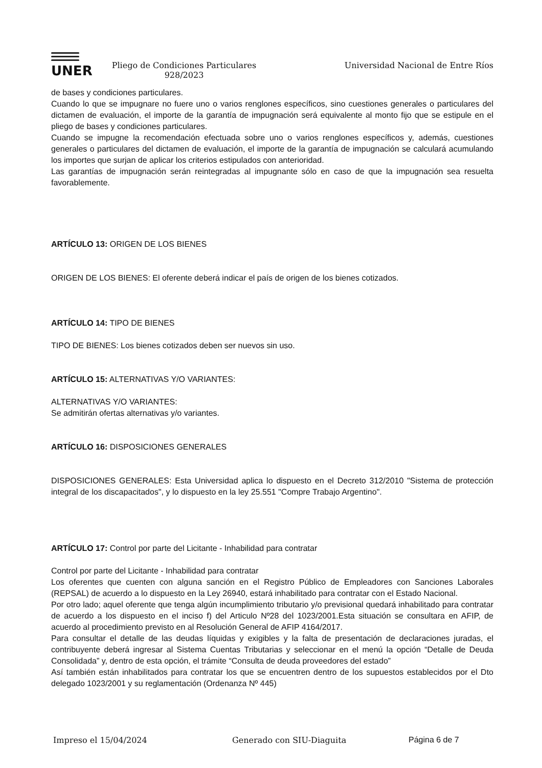UNER
Pliego de Condiciones Particulares
928/2023
Universidad Nacional de Entre Ríos
de bases y condiciones particulares.
Cuando lo que se impugnare no fuere uno o varios renglones específicos, sino cuestiones generales o particulares del dictamen de evaluación, el importe de la garantía de impugnación será equivalente al monto fijo que se estipule en el pliego de bases y condiciones particulares.
Cuando se impugne la recomendación efectuada sobre uno o varios renglones específicos y, además, cuestiones generales o particulares del dictamen de evaluación, el importe de la garantía de impugnación se calculará acumulando los importes que surjan de aplicar los criterios estipulados con anterioridad.
Las garantías de impugnación serán reintegradas al impugnante sólo en caso de que la impugnación sea resuelta favorablemente.
ARTÍCULO 13: ORIGEN DE LOS BIENES
ORIGEN DE LOS BIENES: El oferente deberá indicar el país de origen de los bienes cotizados.
ARTÍCULO 14: TIPO DE BIENES
TIPO DE BIENES: Los bienes cotizados deben ser nuevos sin uso.
ARTÍCULO 15: ALTERNATIVAS Y/O VARIANTES:
ALTERNATIVAS Y/O VARIANTES:
Se admitirán ofertas alternativas y/o variantes.
ARTÍCULO 16: DISPOSICIONES GENERALES
DISPOSICIONES GENERALES: Esta Universidad aplica lo dispuesto en el Decreto 312/2010 "Sistema de protección integral de los discapacitados", y lo dispuesto en la ley 25.551 "Compre Trabajo Argentino".
ARTÍCULO 17: Control por parte del Licitante - Inhabilidad para contratar
Control por parte del Licitante - Inhabilidad para contratar
Los oferentes que cuenten con alguna sanción en el Registro Público de Empleadores con Sanciones Laborales (REPSAL) de acuerdo a lo dispuesto en la Ley 26940, estará inhabilitado para contratar con el Estado Nacional.
Por otro lado; aquel oferente que tenga algún incumplimiento tributario y/o previsional quedará inhabilitado para contratar de acuerdo a los dispuesto en el inciso f) del Articulo Nº28 del 1023/2001.Esta situación se consultara en AFIP, de acuerdo al procedimiento previsto en al Resolución General de AFIP 4164/2017.
Para consultar el detalle de las deudas líquidas y exigibles y la falta de presentación de declaraciones juradas, el contribuyente deberá ingresar al Sistema Cuentas Tributarias y seleccionar en el menú la opción “Detalle de Deuda Consolidada” y, dentro de esta opción, el trámite “Consulta de deuda proveedores del estado”
Así también están inhabilitados para contratar los que se encuentren dentro de los supuestos establecidos por el Dto delegado 1023/2001 y su reglamentación (Ordenanza Nº 445)
Impreso el 15/04/2024 Generado con SIU-Diaguita Página 6 de 7